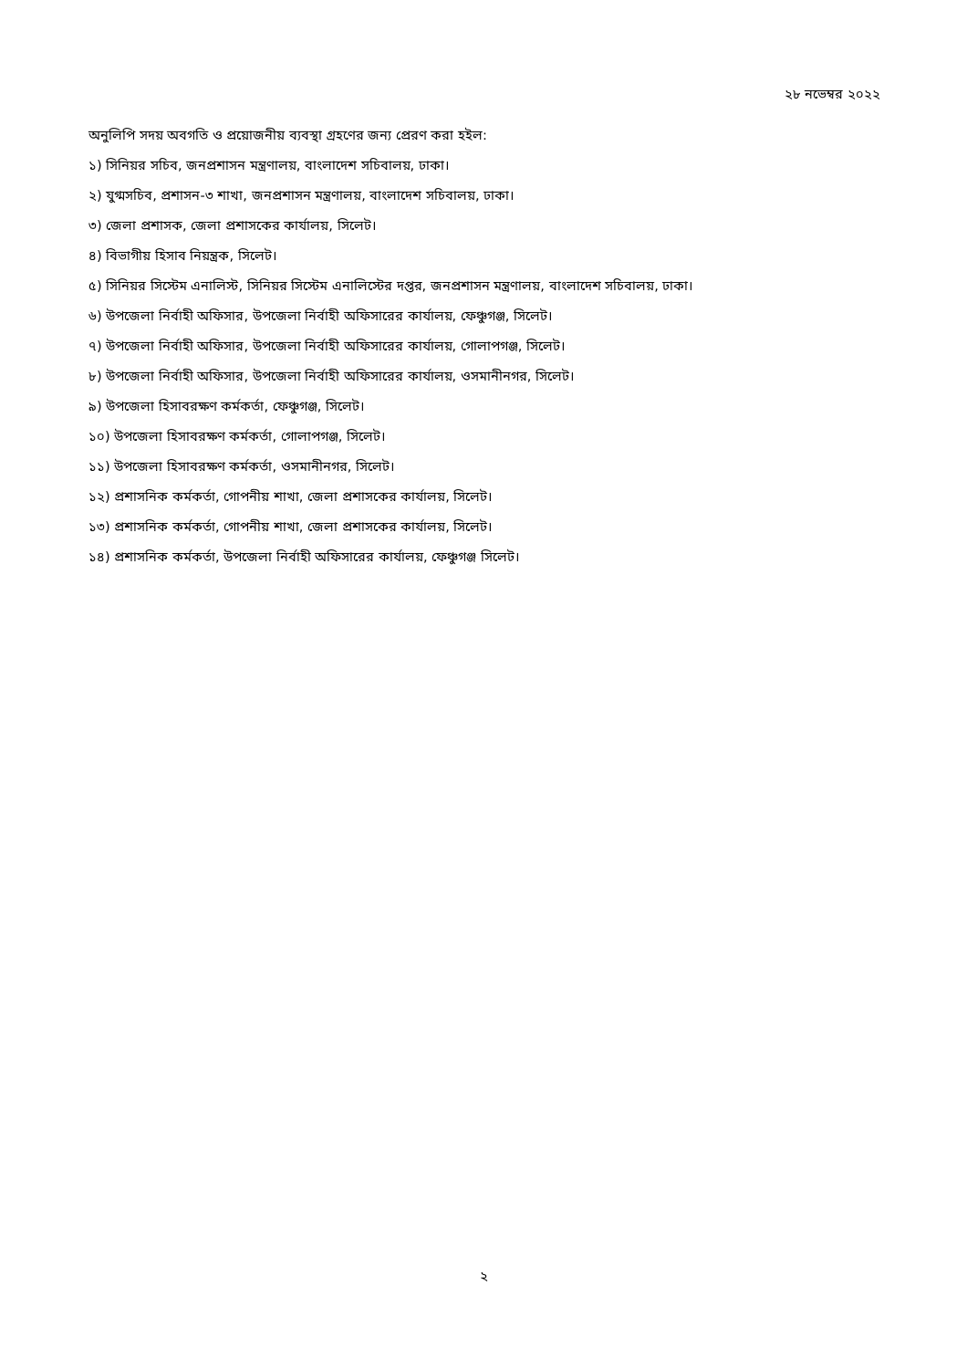২৮ নভেম্বর ২০২২
অনুলিপি সদয় অবগতি ও প্রয়োজনীয় ব্যবস্থা গ্রহণের জন্য প্রেরণ করা হইল:
১) সিনিয়র সচিব, জনপ্রশাসন মন্ত্রণালয়, বাংলাদেশ সচিবালয়, ঢাকা।
২) যুগ্মসচিব, প্রশাসন-৩ শাখা, জনপ্রশাসন মন্ত্রণালয়, বাংলাদেশ সচিবালয়, ঢাকা।
৩) জেলা প্রশাসক, জেলা প্রশাসকের কার্যালয়, সিলেট।
৪) বিভাগীয় হিসাব নিয়ন্ত্রক, সিলেট।
৫) সিনিয়র সিস্টেম এনালিস্ট, সিনিয়র সিস্টেম এনালিস্টের দপ্তর, জনপ্রশাসন মন্ত্রণালয়, বাংলাদেশ সচিবালয়, ঢাকা।
৬) উপজেলা নির্বাহী অফিসার, উপজেলা নির্বাহী অফিসারের কার্যালয়, ফেঞ্চুগঞ্জ, সিলেট।
৭) উপজেলা নির্বাহী অফিসার, উপজেলা নির্বাহী অফিসারের কার্যালয়, গোলাপগঞ্জ, সিলেট।
৮) উপজেলা নির্বাহী অফিসার, উপজেলা নির্বাহী অফিসারের কার্যালয়, ওসমানীনগর, সিলেট।
৯) উপজেলা হিসাবরক্ষণ কর্মকর্তা, ফেঞ্চুগঞ্জ, সিলেট।
১০) উপজেলা হিসাবরক্ষণ কর্মকর্তা, গোলাপগঞ্জ, সিলেট।
১১) উপজেলা হিসাবরক্ষণ কর্মকর্তা, ওসমানীনগর, সিলেট।
১২) প্রশাসনিক কর্মকর্তা, গোপনীয় শাখা, জেলা প্রশাসকের কার্যালয়, সিলেট।
১৩) প্রশাসনিক কর্মকর্তা, গোপনীয় শাখা, জেলা প্রশাসকের কার্যালয়, সিলেট।
১৪) প্রশাসনিক কর্মকর্তা, উপজেলা নির্বাহী অফিসারের কার্যালয়, ফেঞ্চুগঞ্জ সিলেট।
২